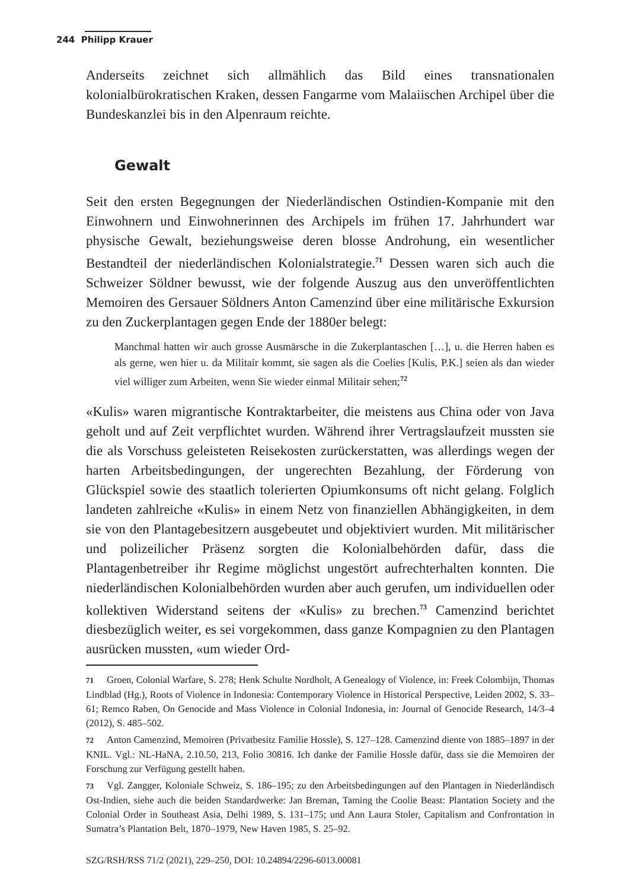244 Philipp Krauer
Anderseits zeichnet sich allmählich das Bild eines transnationalen kolonialbürokratischen Kraken, dessen Fangarme vom Malaiischen Archipel über die Bundeskanzlei bis in den Alpenraum reichte.
Gewalt
Seit den ersten Begegnungen der Niederländischen Ostindien-Kompanie mit den Einwohnern und Einwohnerinnen des Archipels im frühen 17. Jahrhundert war physische Gewalt, beziehungsweise deren blosse Androhung, ein wesentlicher Bestandteil der niederländischen Kolonialstrategie.<sup>71</sup> Dessen waren sich auch die Schweizer Söldner bewusst, wie der folgende Auszug aus den unveröffentlichten Memoiren des Gersauer Söldners Anton Camenzind über eine militärische Exkursion zu den Zuckerplantagen gegen Ende der 1880er belegt:
Manchmal hatten wir auch grosse Ausmärsche in die Zukerplantaschen […], u. die Herren haben es als gerne, wen hier u. da Militair kommt, sie sagen als die Coelies [Kulis, P.K.] seien als dan wieder viel williger zum Arbeiten, wenn Sie wieder einmal Militair sehen;<sup>72</sup>
«Kulis» waren migrantische Kontraktarbeiter, die meistens aus China oder von Java geholt und auf Zeit verpflichtet wurden. Während ihrer Vertragslaufzeit mussten sie die als Vorschuss geleisteten Reisekosten zurückerstatten, was allerdings wegen der harten Arbeitsbedingungen, der ungerechten Bezahlung, der Förderung von Glückspiel sowie des staatlich tolerierten Opiumkonsums oft nicht gelang. Folglich landeten zahlreiche «Kulis» in einem Netz von finanziellen Abhängigkeiten, in dem sie von den Plantagebesitzern ausgebeutet und objektiviert wurden. Mit militärischer und polizeilicher Präsenz sorgten die Kolonialbehörden dafür, dass die Plantagenbetreiber ihr Regime möglichst ungestört aufrechterhalten konnten. Die niederländischen Kolonialbehörden wurden aber auch gerufen, um individuellen oder kollektiven Widerstand seitens der «Kulis» zu brechen.<sup>73</sup> Camenzind berichtet diesbezüglich weiter, es sei vorgekommen, dass ganze Kompagnien zu den Plantagen ausrücken mussten, «um wieder Ord-
71 Groen, Colonial Warfare, S. 278; Henk Schulte Nordholt, A Genealogy of Violence, in: Freek Colombijn, Thomas Lindblad (Hg.), Roots of Violence in Indonesia: Contemporary Violence in Historical Perspective, Leiden 2002, S. 33–61; Remco Raben, On Genocide and Mass Violence in Colonial Indonesia, in: Journal of Genocide Research, 14/3–4 (2012), S. 485–502.
72 Anton Camenzind, Memoiren (Privatbesitz Familie Hossle), S. 127–128. Camenzind diente von 1885–1897 in der KNIL. Vgl.: NL-HaNA, 2.10.50, 213, Folio 30816. Ich danke der Familie Hossle dafür, dass sie die Memoiren der Forschung zur Verfügung gestellt haben.
73 Vgl. Zangger, Koloniale Schweiz, S. 186–195; zu den Arbeitsbedingungen auf den Plantagen in Niederländisch Ost-Indien, siehe auch die beiden Standardwerke: Jan Breman, Taming the Coolie Beast: Plantation Society and the Colonial Order in Southeast Asia, Delhi 1989, S. 131–175; und Ann Laura Stoler, Capitalism and Confrontation in Sumatra’s Plantation Belt, 1870–1979, New Haven 1985, S. 25–92.
SZG/RSH/RSS 71/2 (2021), 229–250, DOI: 10.24894/2296-6013.00081